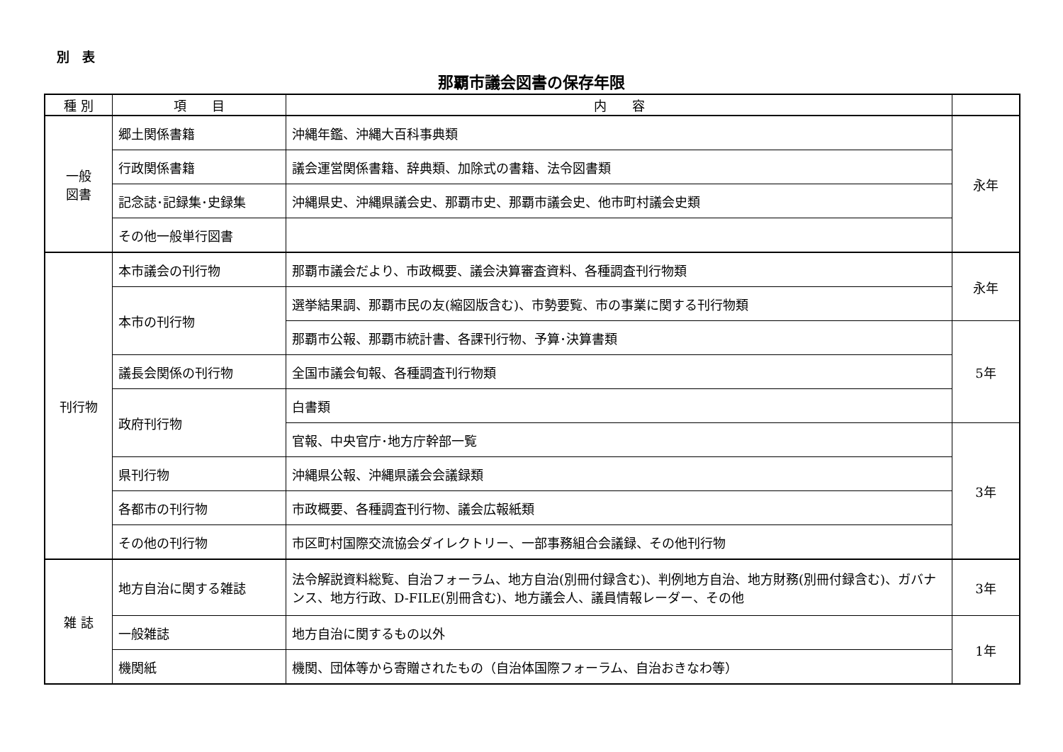別　表
那覇市議会図書の保存年限
| 種 別 | 項 目 | 内 容 | |
| --- | --- | --- | --- |
| 一般 図書 | 郷土関係書籍 | 沖縄年鑑、沖縄大百科事典類 | 永年 |
| | 行政関係書籍 | 議会運営関係書籍、辞典類、加除式の書籍、法令図書類 | |
| | 記念誌･記録集･史録集 | 沖縄県史、沖縄県議会史、那覇市史、那覇市議会史、他市町村議会史類 | |
| | その他一般単行図書 | | |
| 刊行物 | 本市議会の刊行物 | 那覇市議会だより、市政概要、議会決算審査資料、各種調査刊行物類 | 永年 |
| | 本市の刊行物 | 選挙結果調、那覇市民の友(縮図版含む)、市勢要覧、市の事業に関する刊行物類 | |
| | | 那覇市公報、那覇市統計書、各課刊行物、予算･決算書類 | 5年 |
| | 議長会関係の刊行物 | 全国市議会旬報、各種調査刊行物類 | |
| | 政府刊行物 | 白書類 | |
| | | 官報、中央官庁･地方庁幹部一覧 | 3年 |
| | 県刊行物 | 沖縄県公報、沖縄県議会会議録類 | |
| | 各都市の刊行物 | 市政概要、各種調査刊行物、議会広報紙類 | |
| | その他の刊行物 | 市区町村国際交流協会ダイレクトリー、一部事務組合会議録、その他刊行物 | |
| 雑 誌 | 地方自治に関する雑誌 | 法令解説資料総覧、自治フォーラム、地方自治(別冊付録含む)、判例地方自治、地方財務(別冊付録含む)、ガバナンス、地方行政、D-FILE(別冊含む)、地方議会人、議員情報レーダー、その他 | 3年 |
| | 一般雑誌 | 地方自治に関するもの以外 | 1年 |
| | 機関紙 | 機関、団体等から寄贈されたもの（自治体国際フォーラム、自治おきなわ等） | |